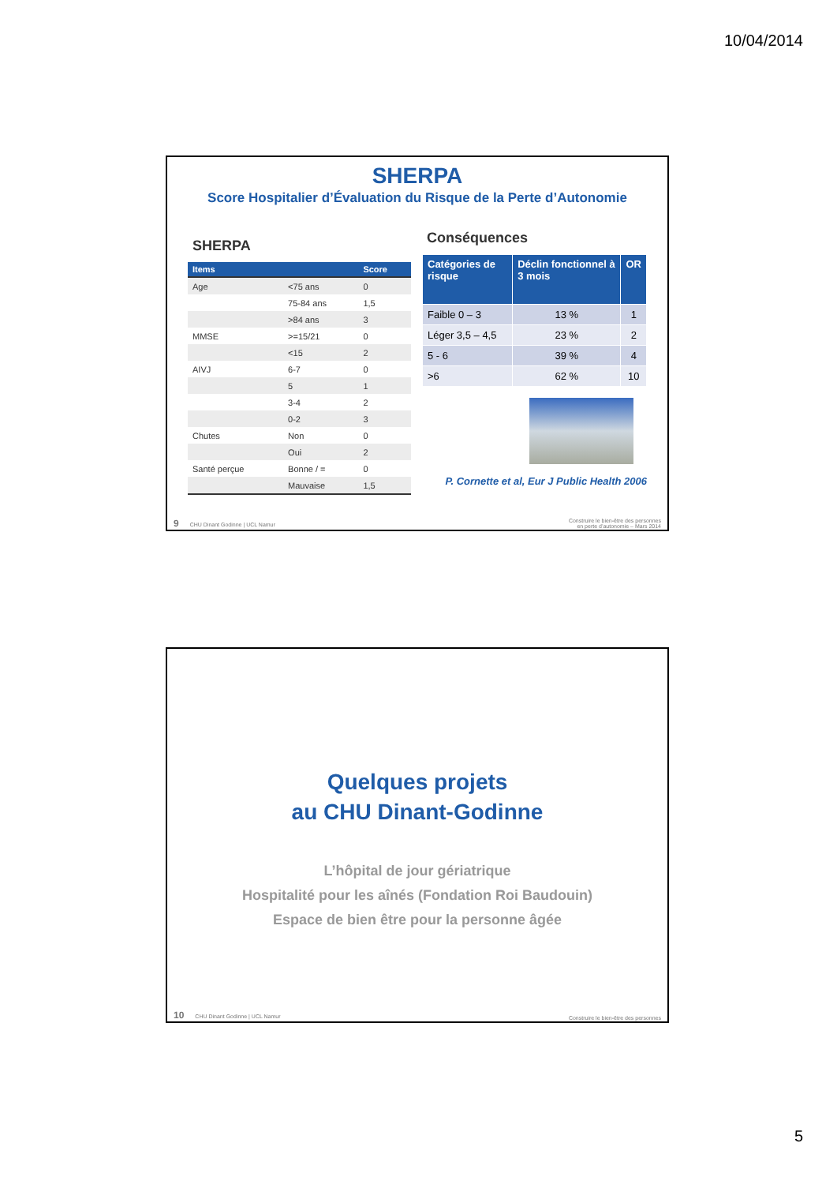10/04/2014
SHERPA
Score Hospitalier d’Évaluation du Risque de la Perte d’Autonomie
SHERPA
| Items | | Score |
| --- | --- | --- |
| Age | <75 ans | 0 |
| | 75-84 ans | 1,5 |
| | >84 ans | 3 |
| MMSE | >=15/21 | 0 |
| | <15 | 2 |
| AIVJ | 6-7 | 0 |
| | 5 | 1 |
| | 3-4 | 2 |
| | 0-2 | 3 |
| Chutes | Non | 0 |
| | Oui | 2 |
| Santé perçue | Bonne / = | 0 |
| | Mauvaise | 1,5 |
Conséquences
| Catégories de risque | Déclin fonctionnel à 3 mois | OR |
| --- | --- | --- |
| Faible 0 – 3 | 13 % | 1 |
| Léger 3,5 – 4,5 | 23 % | 2 |
| 5 - 6 | 39 % | 4 |
| >6 | 62 % | 10 |
P. Cornette et al, Eur J Public Health 2006
9 CHU Dinant Godinne | UCL Namur Construire le bien-être des personnes
en perte d’autonomie – Mars 2014
Quelques projets
au CHU Dinant-Godinne
L’hôpital de jour gériatrique
Hospitalité pour les aînés (Fondation Roi Baudouin)
Espace de bien être pour la personne âgée
10 CHU Dinant Godinne | UCL Namur Construire le bien-être des personnes
5